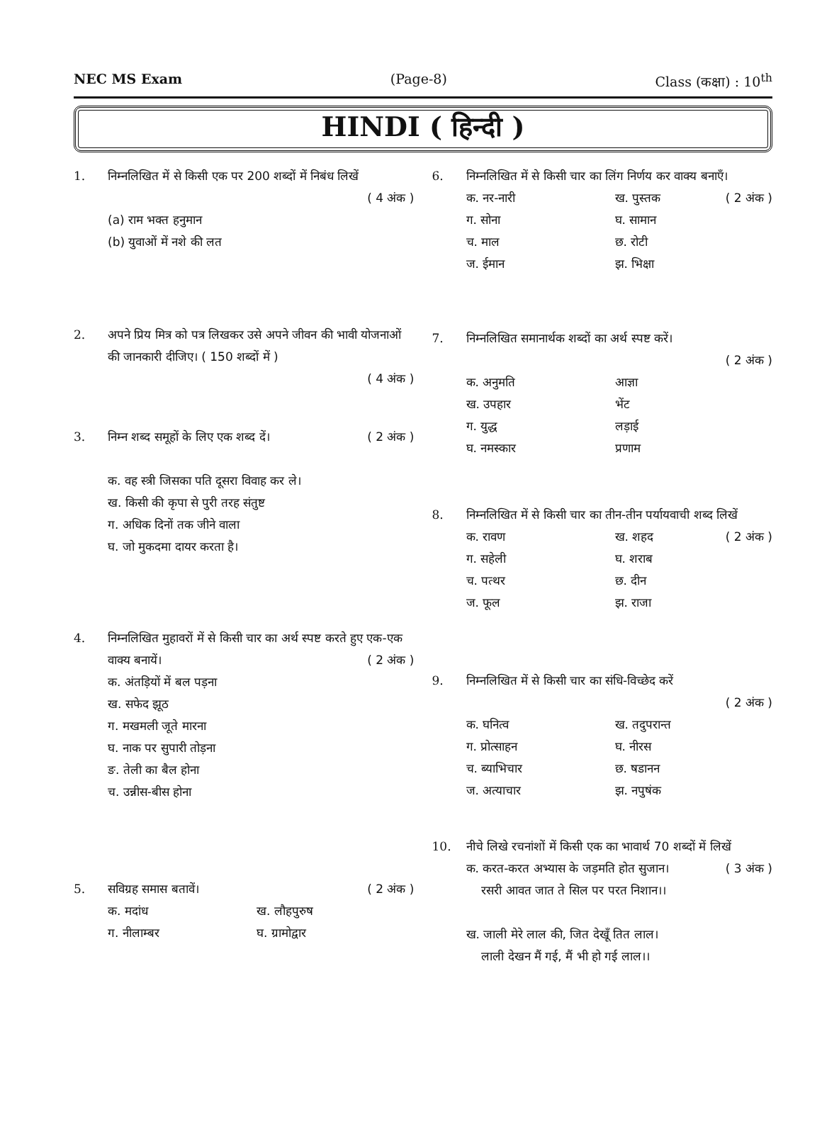NEC MS Exam (Page-8) Class (कक्षा) : 10<sup>th</sup>
HINDI ( हिन्दी )
1. निम्नलिखित में से किसी एक पर 200 शब्दों में निबंध लिखें
( 4 अंक )
(a) राम भक्त हनुमान
(b) युवाओं में नशे की लत
2. अपने प्रिय मित्र को पत्र लिखकर उसे अपने जीवन की भावी योजनाओं की जानकारी दीजिए। ( 150 शब्दों में )
( 4 अंक )
3. निम्न शब्द समूहों के लिए एक शब्द दें। ( 2 अंक )
क. वह स्त्री जिसका पति दूसरा विवाह कर ले।
ख. किसी की कृपा से पुरी तरह संतुष्ट
ग. अधिक दिनों तक जीने वाला
घ. जो मुकदमा दायर करता है।
4. निम्नलिखित मुहावरों में से किसी चार का अर्थ स्पष्ट करते हुए एक-एक वाक्य बनायें। ( 2 अंक )
क. अंतड़ियों में बल पड़ना
ख. सफेद झूठ
ग. मखमली जूते मारना
घ. नाक पर सुपारी तोड़ना
ङ. तेली का बैल होना
च. उन्नीस-बीस होना
5. सविग्रह समास बतावें। ( 2 अंक )
क. मदांध ख. लौहपुरुष ग. नीलाम्बर घ. ग्रामोद्वार
6. निम्नलिखित में से किसी चार का लिंग निर्णय कर वाक्य बनाएँ। ( 2 अंक )
क. नर-नारी ख. पुस्तक ग. सोना घ. सामान च. माल छ. रोटी ज. ईमान झ. भिक्षा
7. निम्नलिखित समानार्थक शब्दों का अर्थ स्पष्ट करें।
( 2 अंक )
क. अनुमति आज्ञा ख. उपहार भेंट ग. युद्ध लड़ाई घ. नमस्कार प्रणाम
8. निम्नलिखित में से किसी चार का तीन-तीन पर्यायवाची शब्द लिखें ( 2 अंक )
क. रावण ख. शहद ग. सहेली घ. शराब च. पत्थर छ. दीन ज. फूल झ. राजा
9. निम्नलिखित में से किसी चार का संधि-विच्छेद करें
( 2 अंक )
क. घनित्व ख. तदुपरान्त ग. प्रोत्साहन घ. नीरस च. ब्याभिचार छ. षडानन ज. अत्याचार झ. नपुषंक
10. नीचे लिखे रचनांशों में किसी एक का भावार्थ 70 शब्दों में लिखें ( 3 अंक )
क. करत-करत अभ्यास के जड़मति होत सुजान।
रसरी आवत जात ते सिल पर परत निशान।।
ख. जाली मेरे लाल की, जित देखूँ तित लाल।
लाली देखन मैं गई, मैं भी हो गई लाल।।